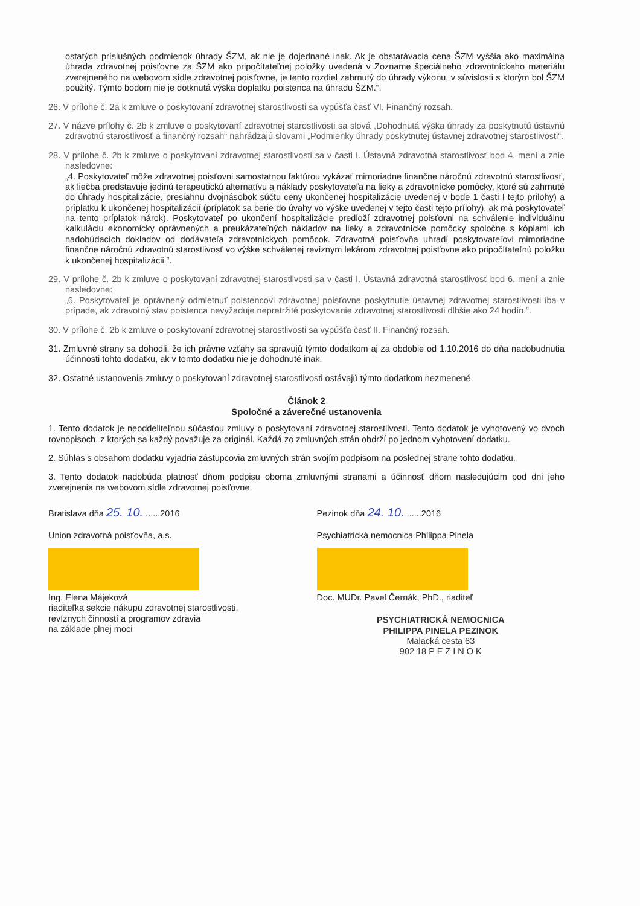ostatých príslušných podmienok úhrady ŠZM, ak nie je dojednané inak. Ak je obstarávacia cena ŠZM vyššia ako maximálna úhrada zdravotnej poisťovne za ŠZM ako pripočítateľnej položky uvedená v Zozname špeciálneho zdravotníckeho materiálu zverejneného na webovom sídle zdravotnej poisťovne, je tento rozdiel zahrnutý do úhrady výkonu, v súvislosti s ktorým bol ŠZM použitý. Týmto bodom nie je dotknutá výška doplatku poistenca na úhradu ŠZM.“.
26. V prílohe č. 2a k zmluve o poskytovaní zdravotnej starostlivosti sa vypúšťa časť VI. Finančný rozsah.
27. V názve prílohy č. 2b k zmluve o poskytovaní zdravotnej starostlivosti sa slová „Dohodnutá výška úhrady za poskytnutú ústavnú zdravotnú starostlivosť a finančný rozsah“ nahrádzajú slovami „Podmienky úhrady poskytnutej ústavnej zdravotnej starostlivosti“.
28. V prílohe č. 2b k zmluve o poskytovaní zdravotnej starostlivosti sa v časti I. Ústavná zdravotná starostlivosť bod 4. mení a znie nasledovne:
„4. Poskytovateľ môže zdravotnej poisťovni samostatnou faktúrou vykázať mimoriadne finančne náročnú zdravotnú starostlivosť, ak liečba predstavuje jedinú terapeutickú alternatívu a náklady poskytovateľa na lieky a zdravotnícke pomôcky, ktoré sú zahrnuté do úhrady hospitalizácie, presiahnu dvojnásobok súčtu ceny ukončenej hospitalizácie uvedenej v bode 1 časti I tejto prílohy) a príplatku k ukončenej hospitalizácií (príplatok sa berie do úvahy vo výške uvedenej v tejto časti tejto prílohy), ak má poskytovateľ na tento príplatok nárok). Poskytovateľ po ukončení hospitalizácie predloží zdravotnej poisťovni na schválenie individuálnu kalkuláciu ekonomicky oprávnených a preukázateľných nákladov na lieky a zdravotnícke pomôcky spoločne s kópiami ich nadobúdacích dokladov od dodávateľa zdravotníckych pomôcok. Zdravotná poisťovňa uhradí poskytovateľovi mimoriadne finančne náročnú zdravotnú starostlivosť vo výške schválenej revíznym lekárom zdravotnej poisťovne ako pripočítateľnú položku k ukončenej hospitalizácii.“.
29. V prílohe č. 2b k zmluve o poskytovaní zdravotnej starostlivosti sa v časti I. Ústavná zdravotná starostlivosť bod 6. mení a znie nasledovne:
„6. Poskytovateľ je oprávnený odmietnuť poistencovi zdravotnej poisťovne poskytnutie ústavnej zdravotnej starostlivosti iba v prípade, ak zdravotný stav poistenca nevyžaduje nepretržité poskytovanie zdravotnej starostlivosti dlhšie ako 24 hodín.“.
30. V prílohe č. 2b k zmluve o poskytovaní zdravotnej starostlivosti sa vypúšťa časť II. Finančný rozsah.
31. Zmluvné strany sa dohodli, že ich právne vzťahy sa spravujú týmto dodatkom aj za obdobie od 1.10.2016 do dňa nadobudnutia účinnosti tohto dodatku, ak v tomto dodatku nie je dohodnuté inak.
32. Ostatné ustanovenia zmluvy o poskytovaní zdravotnej starostlivosti ostávajú týmto dodatkom nezmenené.
Článok 2
Spoločné a záverečné ustanovenia
1. Tento dodatok je neoddeliteľnou súčasťou zmluvy o poskytovaní zdravotnej starostlivosti. Tento dodatok je vyhotovený vo dvoch rovnopisoch, z ktorých sa každý považuje za originál. Každá zo zmluvných strán obdrží po jednom vyhotovení dodatku.
2. Súhlas s obsahom dodatku vyjadria zástupcovia zmluvných strán svojím podpisom na poslednej strane tohto dodatku.
3. Tento dodatok nadobúda platnosť dňom podpisu oboma zmluvnými stranami a účinnosť dňom nasledujúcim pod dni jeho zverejnenia na webovom sídle zdravotnej poisťovne.
Bratislava dňa 25. 10. ......2016
Union zdravotná poisťovňa, a.s.
Ing. Elena Májeková
riaditeľka sekcie nákupu zdravotnej starostlivosti,
revíznych činností a programov zdravia
na základe plnej moci
Pezinok dňa 24. 10. ......2016
Psychiatrická nemocnica Philippa Pinela
Doc. MUDr. Pavel Černák, PhD., riaditeľ
PSYCHIATRICKÁ NEMOCNICA
PHILIPPA PINELA PEZINOK
Malacká cesta 63
902 18 P E Z I N O K